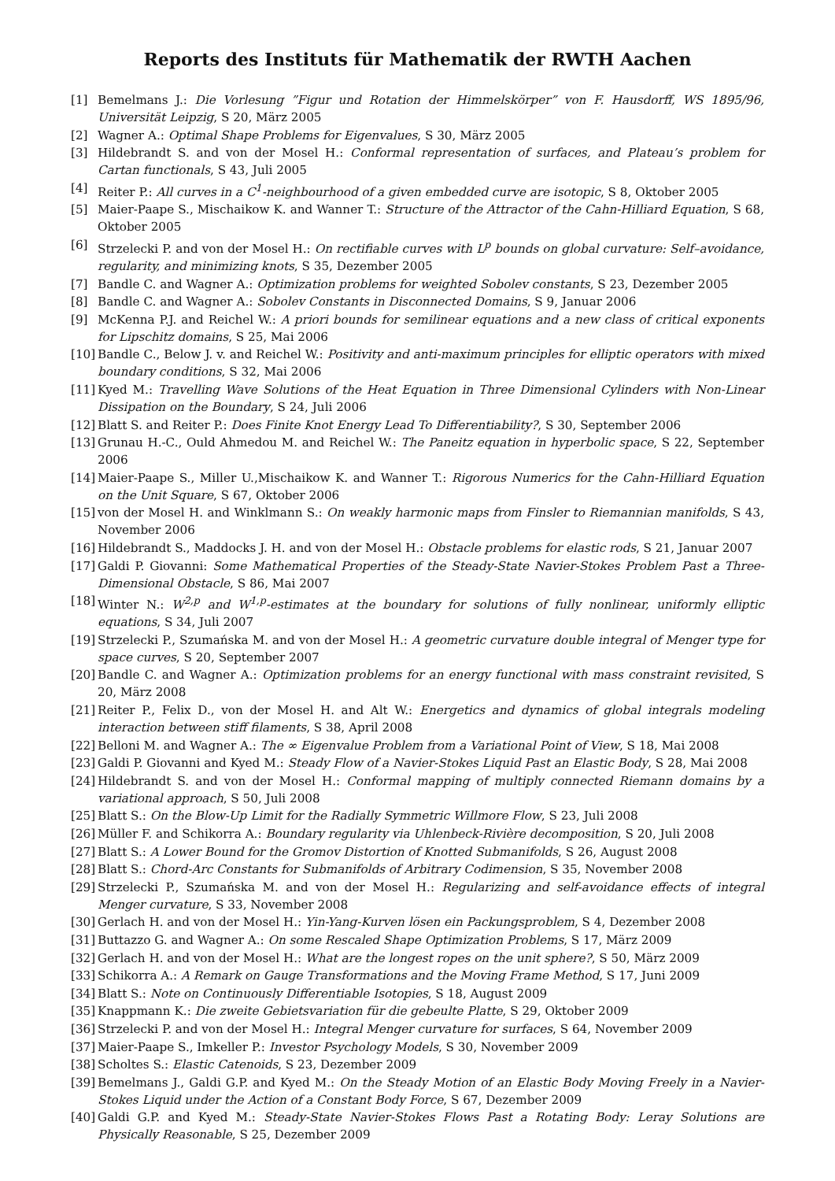Reports des Instituts für Mathematik der RWTH Aachen
[1] Bemelmans J.: Die Vorlesung ”Figur und Rotation der Himmelskörper” von F. Hausdorff, WS 1895/96, Universität Leipzig, S 20, März 2005
[2] Wagner A.: Optimal Shape Problems for Eigenvalues, S 30, März 2005
[3] Hildebrandt S. and von der Mosel H.: Conformal representation of surfaces, and Plateau’s problem for Cartan functionals, S 43, Juli 2005
[4] Reiter P.: All curves in a C<sup>1</sup>-neighbourhood of a given embedded curve are isotopic, S 8, Oktober 2005
[5] Maier-Paape S., Mischaikow K. and Wanner T.: Structure of the Attractor of the Cahn-Hilliard Equation, S 68, Oktober 2005
[6] Strzelecki P. and von der Mosel H.: On rectifiable curves with L<sup>p</sup> bounds on global curvature: Self–avoidance, regularity, and minimizing knots, S 35, Dezember 2005
[7] Bandle C. and Wagner A.: Optimization problems for weighted Sobolev constants, S 23, Dezember 2005
[8] Bandle C. and Wagner A.: Sobolev Constants in Disconnected Domains, S 9, Januar 2006
[9] McKenna P.J. and Reichel W.: A priori bounds for semilinear equations and a new class of critical exponents for Lipschitz domains, S 25, Mai 2006
[10] Bandle C., Below J. v. and Reichel W.: Positivity and anti-maximum principles for elliptic operators with mixed boundary conditions, S 32, Mai 2006
[11] Kyed M.: Travelling Wave Solutions of the Heat Equation in Three Dimensional Cylinders with Non-Linear Dissipation on the Boundary, S 24, Juli 2006
[12] Blatt S. and Reiter P.: Does Finite Knot Energy Lead To Differentiability?, S 30, September 2006
[13] Grunau H.-C., Ould Ahmedou M. and Reichel W.: The Paneitz equation in hyperbolic space, S 22, September 2006
[14] Maier-Paape S., Miller U.,Mischaikow K. and Wanner T.: Rigorous Numerics for the Cahn-Hilliard Equation on the Unit Square, S 67, Oktober 2006
[15] von der Mosel H. and Winklmann S.: On weakly harmonic maps from Finsler to Riemannian manifolds, S 43, November 2006
[16] Hildebrandt S., Maddocks J. H. and von der Mosel H.: Obstacle problems for elastic rods, S 21, Januar 2007
[17] Galdi P. Giovanni: Some Mathematical Properties of the Steady-State Navier-Stokes Problem Past a Three-Dimensional Obstacle, S 86, Mai 2007
[18] Winter N.: W<sup>2,p</sup> and W<sup>1,p</sup>-estimates at the boundary for solutions of fully nonlinear, uniformly elliptic equations, S 34, Juli 2007
[19] Strzelecki P., Szumańska M. and von der Mosel H.: A geometric curvature double integral of Menger type for space curves, S 20, September 2007
[20] Bandle C. and Wagner A.: Optimization problems for an energy functional with mass constraint revisited, S 20, März 2008
[21] Reiter P., Felix D., von der Mosel H. and Alt W.: Energetics and dynamics of global integrals modeling interaction between stiff filaments, S 38, April 2008
[22] Belloni M. and Wagner A.: The ∞ Eigenvalue Problem from a Variational Point of View, S 18, Mai 2008
[23] Galdi P. Giovanni and Kyed M.: Steady Flow of a Navier-Stokes Liquid Past an Elastic Body, S 28, Mai 2008
[24] Hildebrandt S. and von der Mosel H.: Conformal mapping of multiply connected Riemann domains by a variational approach, S 50, Juli 2008
[25] Blatt S.: On the Blow-Up Limit for the Radially Symmetric Willmore Flow, S 23, Juli 2008
[26] Müller F. and Schikorra A.: Boundary regularity via Uhlenbeck-Rivière decomposition, S 20, Juli 2008
[27] Blatt S.: A Lower Bound for the Gromov Distortion of Knotted Submanifolds, S 26, August 2008
[28] Blatt S.: Chord-Arc Constants for Submanifolds of Arbitrary Codimension, S 35, November 2008
[29] Strzelecki P., Szumańska M. and von der Mosel H.: Regularizing and self-avoidance effects of integral Menger curvature, S 33, November 2008
[30] Gerlach H. and von der Mosel H.: Yin-Yang-Kurven lösen ein Packungsproblem, S 4, Dezember 2008
[31] Buttazzo G. and Wagner A.: On some Rescaled Shape Optimization Problems, S 17, März 2009
[32] Gerlach H. and von der Mosel H.: What are the longest ropes on the unit sphere?, S 50, März 2009
[33] Schikorra A.: A Remark on Gauge Transformations and the Moving Frame Method, S 17, Juni 2009
[34] Blatt S.: Note on Continuously Differentiable Isotopies, S 18, August 2009
[35] Knappmann K.: Die zweite Gebietsvariation für die gebeulte Platte, S 29, Oktober 2009
[36] Strzelecki P. and von der Mosel H.: Integral Menger curvature for surfaces, S 64, November 2009
[37] Maier-Paape S., Imkeller P.: Investor Psychology Models, S 30, November 2009
[38] Scholtes S.: Elastic Catenoids, S 23, Dezember 2009
[39] Bemelmans J., Galdi G.P. and Kyed M.: On the Steady Motion of an Elastic Body Moving Freely in a Navier-Stokes Liquid under the Action of a Constant Body Force, S 67, Dezember 2009
[40] Galdi G.P. and Kyed M.: Steady-State Navier-Stokes Flows Past a Rotating Body: Leray Solutions are Physically Reasonable, S 25, Dezember 2009